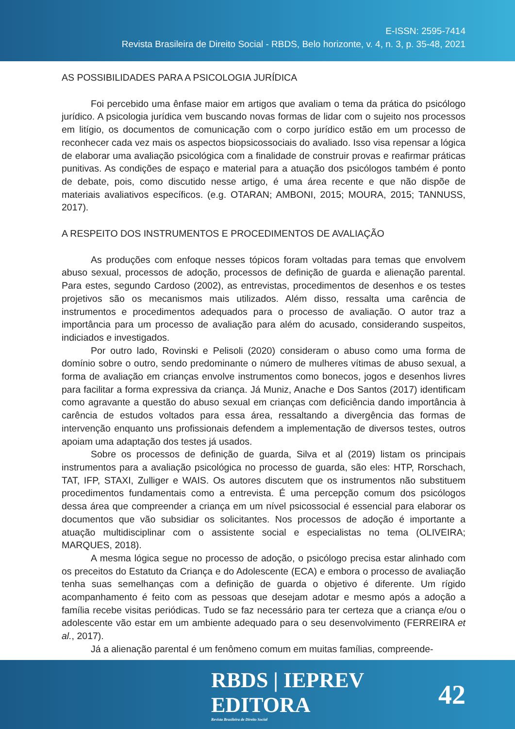E-ISSN: 2595-7414
Revista Brasileira de Direito Social - RBDS, Belo horizonte, v. 4, n. 3, p. 35-48, 2021
AS POSSIBILIDADES PARA A PSICOLOGIA JURÍDICA
Foi percebido uma ênfase maior em artigos que avaliam o tema da prática do psicólogo jurídico. A psicologia jurídica vem buscando novas formas de lidar com o sujeito nos processos em litígio, os documentos de comunicação com o corpo jurídico estão em um processo de reconhecer cada vez mais os aspectos biopsicossociais do avaliado. Isso visa repensar a lógica de elaborar uma avaliação psicológica com a finalidade de construir provas e reafirmar práticas punitivas. As condições de espaço e material para a atuação dos psicólogos também é ponto de debate, pois, como discutido nesse artigo, é uma área recente e que não dispõe de materiais avaliativos específicos. (e.g. OTARAN; AMBONI, 2015; MOURA, 2015; TANNUSS, 2017).
A RESPEITO DOS INSTRUMENTOS E PROCEDIMENTOS DE AVALIAÇÃO
As produções com enfoque nesses tópicos foram voltadas para temas que envolvem abuso sexual, processos de adoção, processos de definição de guarda e alienação parental. Para estes, segundo Cardoso (2002), as entrevistas, procedimentos de desenhos e os testes projetivos são os mecanismos mais utilizados. Além disso, ressalta uma carência de instrumentos e procedimentos adequados para o processo de avaliação. O autor traz a importância para um processo de avaliação para além do acusado, considerando suspeitos, indiciados e investigados.
Por outro lado, Rovinski e Pelisoli (2020) consideram o abuso como uma forma de domínio sobre o outro, sendo predominante o número de mulheres vítimas de abuso sexual, a forma de avaliação em crianças envolve instrumentos como bonecos, jogos e desenhos livres para facilitar a forma expressiva da criança. Já Muniz, Anache e Dos Santos (2017) identificam como agravante a questão do abuso sexual em crianças com deficiência dando importância à carência de estudos voltados para essa área, ressaltando a divergência das formas de intervenção enquanto uns profissionais defendem a implementação de diversos testes, outros apoiam uma adaptação dos testes já usados.
Sobre os processos de definição de guarda, Silva et al (2019) listam os principais instrumentos para a avaliação psicológica no processo de guarda, são eles: HTP, Rorschach, TAT, IFP, STAXI, Zulliger e WAIS. Os autores discutem que os instrumentos não substituem procedimentos fundamentais como a entrevista. É uma percepção comum dos psicólogos dessa área que compreender a criança em um nível psicossocial é essencial para elaborar os documentos que vão subsidiar os solicitantes. Nos processos de adoção é importante a atuação multidisciplinar com o assistente social e especialistas no tema (OLIVEIRA; MARQUES, 2018).
A mesma lógica segue no processo de adoção, o psicólogo precisa estar alinhado com os preceitos do Estatuto da Criança e do Adolescente (ECA) e embora o processo de avaliação tenha suas semelhanças com a definição de guarda o objetivo é diferente. Um rígido acompanhamento é feito com as pessoas que desejam adotar e mesmo após a adoção a família recebe visitas periódicas. Tudo se faz necessário para ter certeza que a criança e/ou o adolescente vão estar em um ambiente adequado para o seu desenvolvimento (FERREIRA et al., 2017).
Já a alienação parental é um fenômeno comum em muitas famílias, compreende-
RBDS | IEPREV EDITORA
Revista Brasileira de Direito Social
42